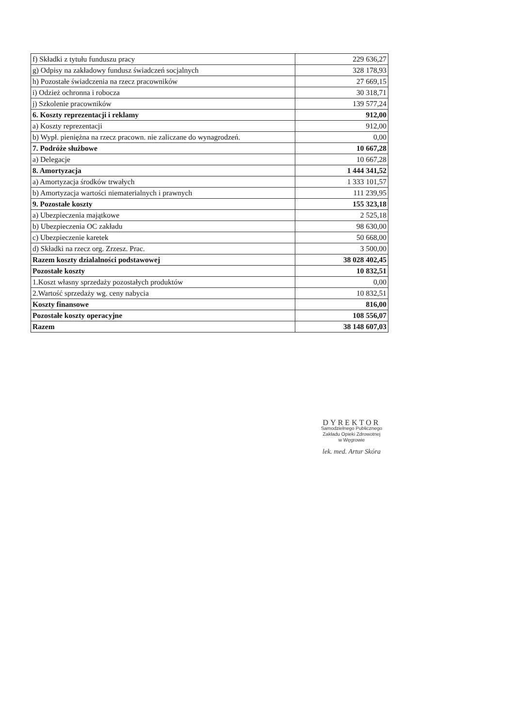| f) Składki z tytułu funduszu pracy | 229 636,27 |
| g) Odpisy na zakładowy fundusz świadczeń socjalnych | 328 178,93 |
| h) Pozostałe świadczenia na rzecz pracowników | 27 669,15 |
| i) Odzież ochronna i robocza | 30 318,71 |
| j) Szkolenie pracowników | 139 577,24 |
| 6. Koszty reprezentacji i reklamy | 912,00 |
| a) Koszty reprezentacji | 912,00 |
| b) Wypł. pieniężna na rzecz pracown. nie zaliczane do wynagrodzeń. | 0,00 |
| 7. Podróże służbowe | 10 667,28 |
| a) Delegacje | 10 667,28 |
| 8. Amortyzacja | 1 444 341,52 |
| a) Amortyzacja środków trwałych | 1 333 101,57 |
| b) Amortyzacja wartości niematerialnych i prawnych | 111 239,95 |
| 9. Pozostałe koszty | 155 323,18 |
| a) Ubezpieczenia majątkowe | 2 525,18 |
| b) Ubezpieczenia OC zakładu | 98 630,00 |
| c) Ubezpieczenie karetek | 50 668,00 |
| d) Składki na rzecz org. Zrzesz. Prac. | 3 500,00 |
| Razem koszty dzialalności podstawowej | 38 028 402,45 |
| Pozostałe koszty | 10 832,51 |
| 1.Koszt własny sprzedaży pozostałych produktów | 0,00 |
| 2.Wartość sprzedaży wg. ceny nabycia | 10 832,51 |
| Koszty finansowe | 816,00 |
| Pozostałe koszty operacyjne | 108 556,07 |
| Razem | 38 148 607,03 |
DYREKTOR
Samodzielnego Publicznego
Zakładu Opieki Zdrowotnej
w Węgrowie
lek. med. Artur Skóra